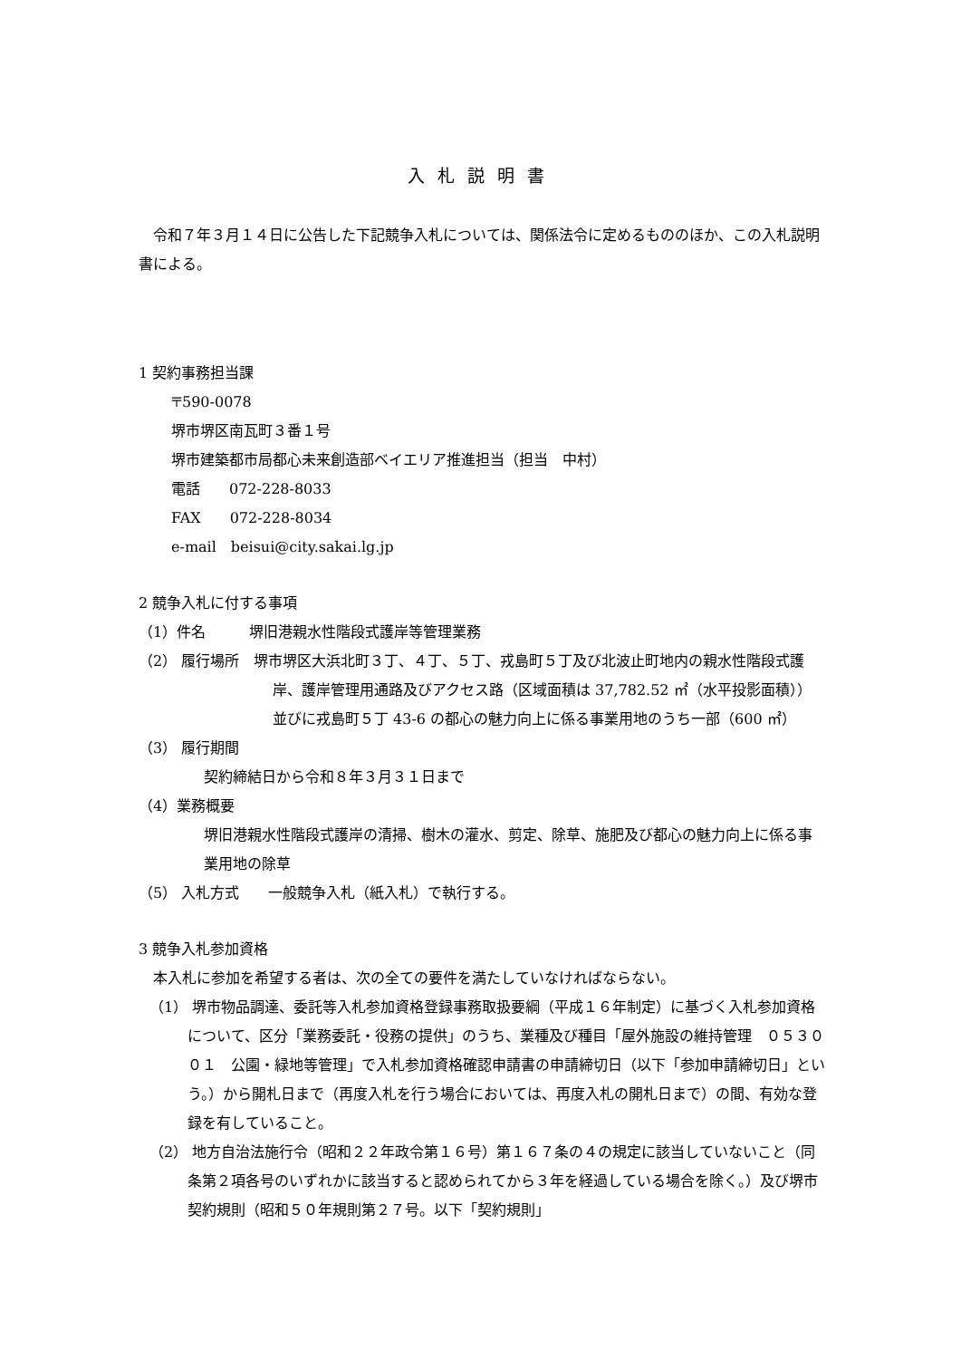入札説明書
令和７年３月１４日に公告した下記競争入札については、関係法令に定めるもののほか、この入札説明書による。
1 契約事務担当課
〒590‐0078
堺市堺区南瓦町３番１号
堺市建築都市局都心未来創造部ベイエリア推進担当（担当　中村）
電話　　072‐228‐8033
FAX　　072‐228‐8034
e-mail　beisui@city.sakai.lg.jp
2 競争入札に付する事項
（1）件名　　　堺旧港親水性階段式護岸等管理業務
（2） 履行場所　堺市堺区大浜北町３丁、４丁、５丁、戎島町５丁及び北波止町地内の親水性階段式護岸、護岸管理用通路及びアクセス路（区域面積は 37,782.52 ㎡（水平投影面積））並びに戎島町５丁 43-6 の都心の魅力向上に係る事業用地のうち一部（600 ㎡）
（3） 履行期間
契約締結日から令和８年３月３１日まで
（4）業務概要
堺旧港親水性階段式護岸の清掃、樹木の灌水、剪定、除草、施肥及び都心の魅力向上に係る事業用地の除草
（5） 入札方式　　一般競争入札（紙入札）で執行する。
3 競争入札参加資格
本入札に参加を希望する者は、次の全ての要件を満たしていなければならない。
（1） 堺市物品調達、委託等入札参加資格登録事務取扱要綱（平成１６年制定）に基づく入札参加資格について、区分「業務委託・役務の提供」のうち、業種及び種目「屋外施設の維持管理　０５３００１　公園・緑地等管理」で入札参加資格確認申請書の申請締切日（以下「参加申請締切日」という。）から開札日まで（再度入札を行う場合においては、再度入札の開札日まで）の間、有効な登録を有していること。
（2） 地方自治法施行令（昭和２２年政令第１６号）第１６７条の４の規定に該当していないこと（同条第２項各号のいずれかに該当すると認められてから３年を経過している場合を除く。）及び堺市契約規則（昭和５０年規則第２７号。以下「契約規則」